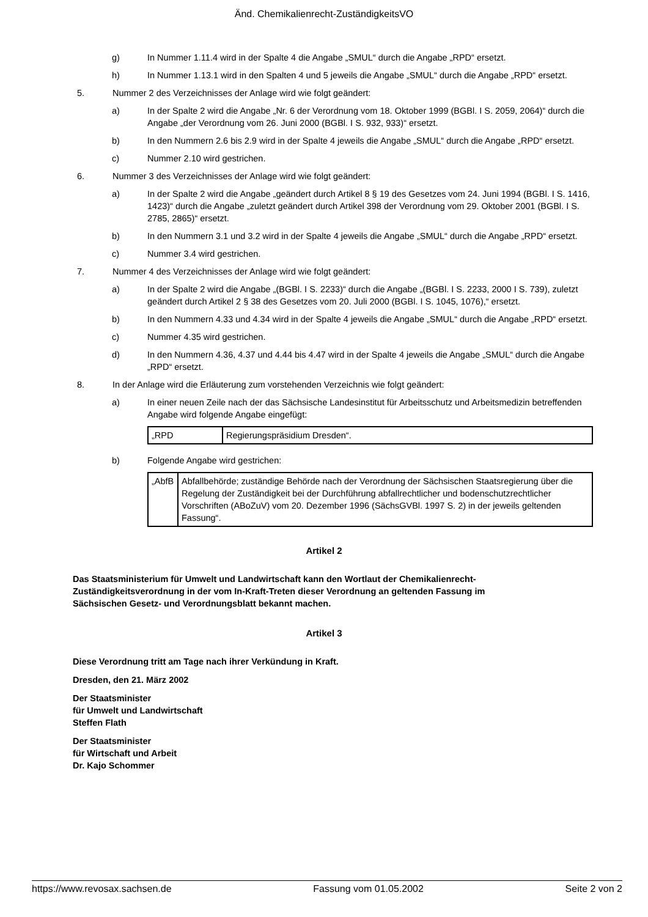Änd. Chemikalienrecht-ZuständigkeitsVO
g) In Nummer 1.11.4 wird in der Spalte 4 die Angabe „SMUL“ durch die Angabe „RPD“ ersetzt.
h) In Nummer 1.13.1 wird in den Spalten 4 und 5 jeweils die Angabe „SMUL“ durch die Angabe „RPD“ ersetzt.
5. Nummer 2 des Verzeichnisses der Anlage wird wie folgt geändert:
a) In der Spalte 2 wird die Angabe „Nr. 6 der Verordnung vom 18. Oktober 1999 (BGBl. I S. 2059, 2064)“ durch die Angabe „der Verordnung vom 26. Juni 2000 (BGBl. I S. 932, 933)“ ersetzt.
b) In den Nummern 2.6 bis 2.9 wird in der Spalte 4 jeweils die Angabe „SMUL“ durch die Angabe „RPD“ ersetzt.
c) Nummer 2.10 wird gestrichen.
6. Nummer 3 des Verzeichnisses der Anlage wird wie folgt geändert:
a) In der Spalte 2 wird die Angabe „geändert durch Artikel 8 § 19 des Gesetzes vom 24. Juni 1994 (BGBl. I S. 1416, 1423)“ durch die Angabe „zuletzt geändert durch Artikel 398 der Verordnung vom 29. Oktober 2001 (BGBl. I S. 2785, 2865)“ ersetzt.
b) In den Nummern 3.1 und 3.2 wird in der Spalte 4 jeweils die Angabe „SMUL“ durch die Angabe „RPD“ ersetzt.
c) Nummer 3.4 wird gestrichen.
7. Nummer 4 des Verzeichnisses der Anlage wird wie folgt geändert:
a) In der Spalte 2 wird die Angabe „(BGBl. I S. 2233)“ durch die Angabe „(BGBl. I S. 2233, 2000 I S. 739), zuletzt geändert durch Artikel 2 § 38 des Gesetzes vom 20. Juli 2000 (BGBl. I S. 1045, 1076),“ ersetzt.
b) In den Nummern 4.33 und 4.34 wird in der Spalte 4 jeweils die Angabe „SMUL“ durch die Angabe „RPD“ ersetzt.
c) Nummer 4.35 wird gestrichen.
d) In den Nummern 4.36, 4.37 und 4.44 bis 4.47 wird in der Spalte 4 jeweils die Angabe „SMUL“ durch die Angabe „RPD“ ersetzt.
8. In der Anlage wird die Erläuterung zum vorstehenden Verzeichnis wie folgt geändert:
a) In einer neuen Zeile nach der das Sächsische Landesinstitut für Arbeitsschutz und Arbeitsmedizin betreffenden Angabe wird folgende Angabe eingefügt:
| „RPD | Regierungspräsidium Dresden“. |
b) Folgende Angabe wird gestrichen:
| „AbfB | Abfallbehörde; zuständige Behörde nach der Verordnung der Sächsischen Staatsregierung über die Regelung der Zuständigkeit bei der Durchführung abfallrechtlicher und bodenschutzrechtlicher Vorschriften (ABoZuV) vom 20. Dezember 1996 (SächsGVBl. 1997 S. 2) in der jeweils geltenden Fassung“. |
Artikel 2
Das Staatsministerium für Umwelt und Landwirtschaft kann den Wortlaut der Chemikalienrecht-Zuständigkeitsverordnung in der vom In-Kraft-Treten dieser Verordnung an geltenden Fassung im Sächsischen Gesetz- und Verordnungsblatt bekannt machen.
Artikel 3
Diese Verordnung tritt am Tage nach ihrer Verkündung in Kraft.
Dresden, den 21. März 2002
Der Staatsminister
für Umwelt und Landwirtschaft
Steffen Flath
Der Staatsminister
für Wirtschaft und Arbeit
Dr. Kajo Schommer
https://www.revosax.sachsen.de Fassung vom 01.05.2002 Seite 2 von 2